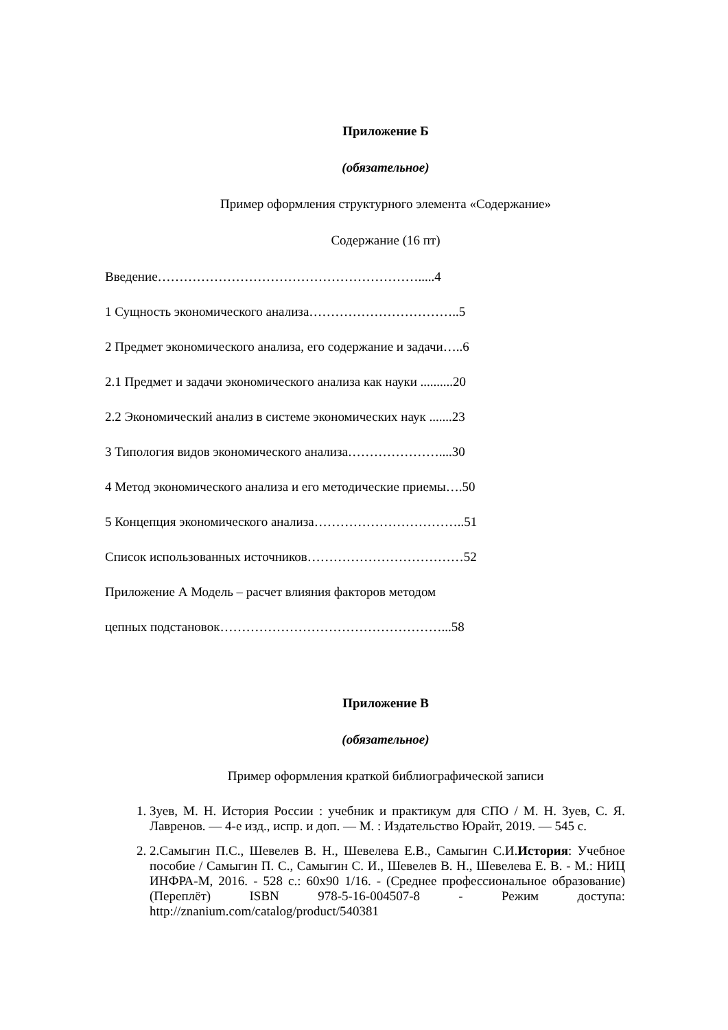Приложение Б
(обязательное)
Пример оформления структурного элемента «Содержание»
Содержание (16 пт)
Введение…………………………………………………….....4
1 Сущность экономического анализа……………………………..5
2 Предмет экономического анализа, его содержание и задачи…..6
2.1 Предмет и задачи экономического анализа как науки ..........20
2.2 Экономический анализ в системе экономических наук .......23
3 Типология видов экономического анализа…………………....30
4 Метод экономического анализа и его методические приемы….50
5 Концепция экономического анализа……………………………..51
Список использованных источников………………………………52
Приложение А Модель – расчет влияния факторов методом
цепных подстановок……………………………………………...58
Приложение В
(обязательное)
Пример оформления краткой библиографической записи
1. Зуев, М. Н. История России : учебник и практикум для СПО / М. Н. Зуев, С. Я. Лавренов. — 4-е изд., испр. и доп. — М. : Издательство Юрайт, 2019. — 545 с.
2. 2.Самыгин П.С., Шевелев В. Н., Шевелева Е.В., Самыгин С.И.История: Учебное пособие / Самыгин П. С., Самыгин С. И., Шевелев В. Н., Шевелева Е. В. - М.: НИЦ ИНФРА-М, 2016. - 528 с.: 60x90 1/16. - (Среднее профессиональное образование) (Переплёт) ISBN 978-5-16-004507-8 - Режим доступа: http://znanium.com/catalog/product/540381